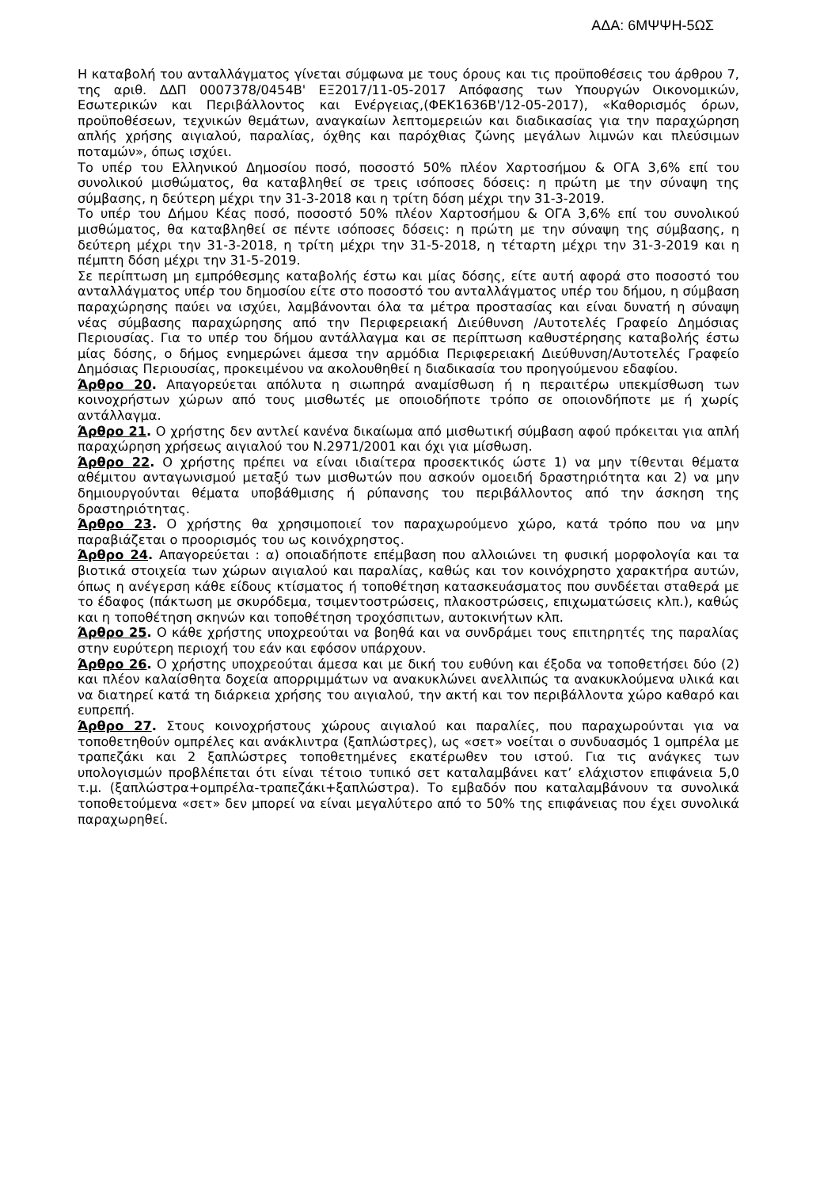ΑΔΑ: 6ΜΨΨΗ-5ΩΣ
Η καταβολή του ανταλλάγματος γίνεται σύμφωνα με τους όρους και τις προϋποθέσεις του άρθρου 7, της αριθ. ΔΔΠ 0007378/0454Β' ΕΞ2017/11-05-2017 Απόφασης των Υπουργών Οικονομικών, Εσωτερικών και Περιβάλλοντος και Ενέργειας,(ΦΕΚ1636Β'/12-05-2017), «Καθορισμός όρων, προϋποθέσεων, τεχνικών θεμάτων, αναγκαίων λεπτομερειών και διαδικασίας για την παραχώρηση απλής χρήσης αιγιαλού, παραλίας, όχθης και παρόχθιας ζώνης μεγάλων λιμνών και πλεύσιμων ποταμών», όπως ισχύει.
Το υπέρ του Ελληνικού Δημοσίου ποσό, ποσοστό 50% πλέον Χαρτοσήμου & ΟΓΑ 3,6% επί του συνολικού μισθώματος, θα καταβληθεί σε τρεις ισόποσες δόσεις: η πρώτη με την σύναψη της σύμβασης, η δεύτερη μέχρι την 31-3-2018 και η τρίτη δόση μέχρι την 31-3-2019.
Το υπέρ του Δήμου Κέας ποσό, ποσοστό 50% πλέον Χαρτοσήμου & ΟΓΑ 3,6% επί του συνολικού μισθώματος, θα καταβληθεί σε πέντε ισόποσες δόσεις: η πρώτη με την σύναψη της σύμβασης, η δεύτερη μέχρι την 31-3-2018, η τρίτη μέχρι την 31-5-2018, η τέταρτη μέχρι την 31-3-2019 και η πέμπτη δόση μέχρι την 31-5-2019.
Σε περίπτωση μη εμπρόθεσμης καταβολής έστω και μίας δόσης, είτε αυτή αφορά στο ποσοστό του ανταλλάγματος υπέρ του δημοσίου είτε στο ποσοστό του ανταλλάγματος υπέρ του δήμου, η σύμβαση παραχώρησης παύει να ισχύει, λαμβάνονται όλα τα μέτρα προστασίας και είναι δυνατή η σύναψη νέας σύμβασης παραχώρησης από την Περιφερειακή Διεύθυνση /Αυτοτελές Γραφείο Δημόσιας Περιουσίας. Για το υπέρ του δήμου αντάλλαγμα και σε περίπτωση καθυστέρησης καταβολής έστω μίας δόσης, ο δήμος ενημερώνει άμεσα την αρμόδια Περιφερειακή Διεύθυνση/Αυτοτελές Γραφείο Δημόσιας Περιουσίας, προκειμένου να ακολουθηθεί η διαδικασία του προηγούμενου εδαφίου.
Άρθρο 20. Απαγορεύεται απόλυτα η σιωπηρά αναμίσθωση ή η περαιτέρω υπεκμίσθωση των κοινοχρήστων χώρων από τους μισθωτές με οποιοδήποτε τρόπο σε οποιονδήποτε με ή χωρίς αντάλλαγμα.
Άρθρο 21. Ο χρήστης δεν αντλεί κανένα δικαίωμα από μισθωτική σύμβαση αφού πρόκειται για απλή παραχώρηση χρήσεως αιγιαλού του Ν.2971/2001 και όχι για μίσθωση.
Άρθρο 22. Ο χρήστης πρέπει να είναι ιδιαίτερα προσεκτικός ώστε 1) να μην τίθενται θέματα αθέμιτου ανταγωνισμού μεταξύ των μισθωτών που ασκούν ομοειδή δραστηριότητα και 2) να μην δημιουργούνται θέματα υποβάθμισης ή ρύπανσης του περιβάλλοντος από την άσκηση της δραστηριότητας.
Άρθρο 23. Ο χρήστης θα χρησιμοποιεί τον παραχωρούμενο χώρο, κατά τρόπο που να μην παραβιάζεται ο προορισμός του ως κοινόχρηστος.
Άρθρο 24. Απαγορεύεται : α) οποιαδήποτε επέμβαση που αλλοιώνει τη φυσική μορφολογία και τα βιοτικά στοιχεία των χώρων αιγιαλού και παραλίας, καθώς και τον κοινόχρηστο χαρακτήρα αυτών, όπως η ανέγερση κάθε είδους κτίσματος ή τοποθέτηση κατασκευάσματος που συνδέεται σταθερά με το έδαφος (πάκτωση με σκυρόδεμα, τσιμεντοστρώσεις, πλακοστρώσεις, επιχωματώσεις κλπ.), καθώς και η τοποθέτηση σκηνών και τοποθέτηση τροχόσπιτων, αυτοκινήτων κλπ.
Άρθρο 25. Ο κάθε χρήστης υποχρεούται να βοηθά και να συνδράμει τους επιτηρητές της παραλίας στην ευρύτερη περιοχή του εάν και εφόσον υπάρχουν.
Άρθρο 26. Ο χρήστης υποχρεούται άμεσα και με δική του ευθύνη και έξοδα να τοποθετήσει δύο (2) και πλέον καλαίσθητα δοχεία απορριμμάτων να ανακυκλώνει ανελλιπώς τα ανακυκλούμενα υλικά και να διατηρεί κατά τη διάρκεια χρήσης του αιγιαλού, την ακτή και τον περιβάλλοντα χώρο καθαρό και ευπρεπή.
Άρθρο 27. Στους κοινοχρήστους χώρους αιγιαλού και παραλίες, που παραχωρούνται για να τοποθετηθούν ομπρέλες και ανάκλιντρα (ξαπλώστρες), ως «σετ» νοείται ο συνδυασμός 1 ομπρέλα με τραπεζάκι και 2 ξαπλώστρες τοποθετημένες εκατέρωθεν του ιστού. Για τις ανάγκες των υπολογισμών προβλέπεται ότι είναι τέτοιο τυπικό σετ καταλαμβάνει κατ’ ελάχιστον επιφάνεια 5,0 τ.μ. (ξαπλώστρα+ομπρέλα-τραπεζάκι+ξαπλώστρα). Το εμβαδόν που καταλαμβάνουν τα συνολικά τοποθετούμενα «σετ» δεν μπορεί να είναι μεγαλύτερο από το 50% της επιφάνειας που έχει συνολικά παραχωρηθεί.